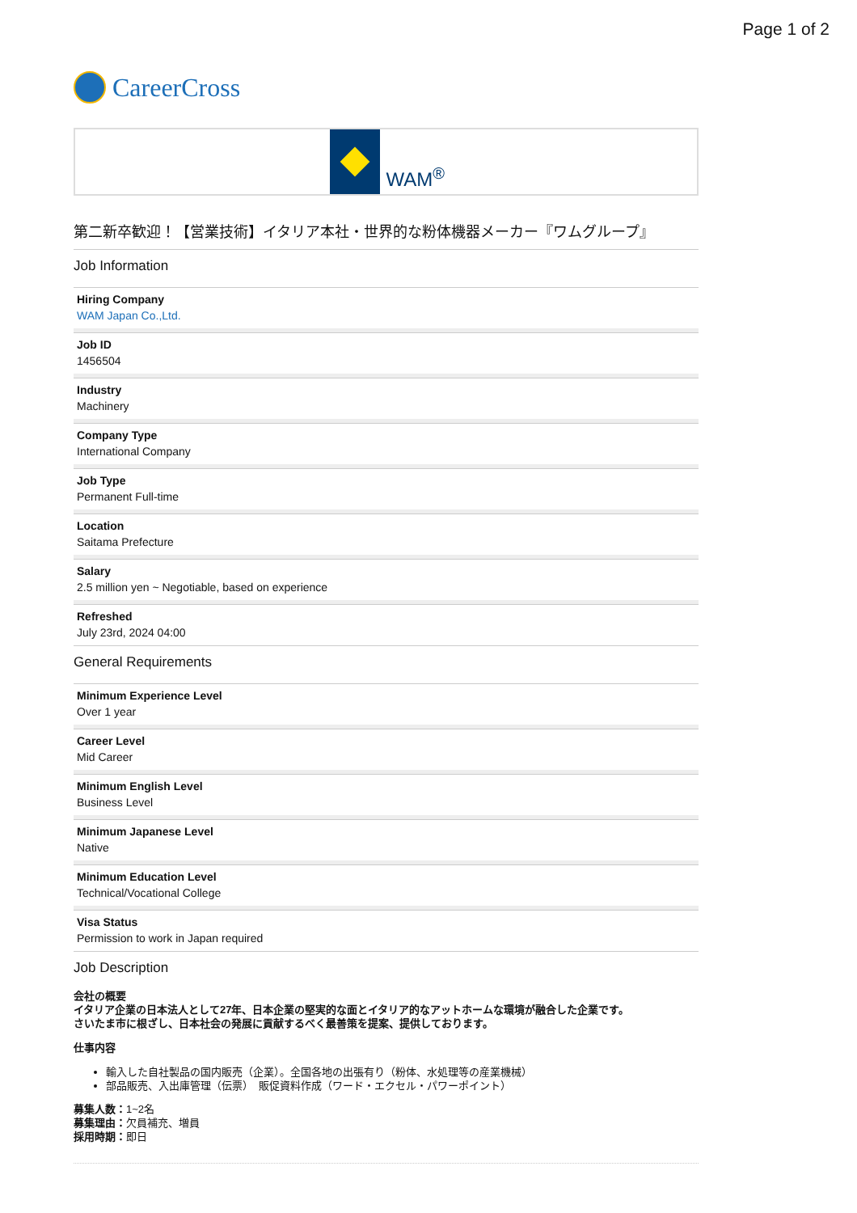Page 1 of 2
CareerCross
WAM<sup>®</sup>
第二新卒歓迎！【営業技術】イタリア本社・世界的な粉体機器メーカー『ワムグループ』
Job Information
Hiring Company
WAM Japan Co.,Ltd.
Job ID
1456504
Industry
Machinery
Company Type
International Company
Job Type
Permanent Full-time
Location
Saitama Prefecture
Salary
2.5 million yen ~ Negotiable, based on experience
Refreshed
July 23rd, 2024 04:00
General Requirements
Minimum Experience Level
Over 1 year
Career Level
Mid Career
Minimum English Level
Business Level
Minimum Japanese Level
Native
Minimum Education Level
Technical/Vocational College
Visa Status
Permission to work in Japan required
Job Description
会社の概要
イタリア企業の日本法人として27年、日本企業の堅実的な面とイタリア的なアットホームな環境が融合した企業です。
さいたま市に根ざし、日本社会の発展に貢献するべく最善策を提案、提供しております。
仕事内容
輸入した自社製品の国内販売（企業）。全国各地の出張有り（粉体、水処理等の産業機械）
部品販売、入出庫管理（伝票）　販促資料作成（ワード・エクセル・パワーポイント）
募集人数：1~2名
募集理由：欠員補充、増員
採用時期：即日